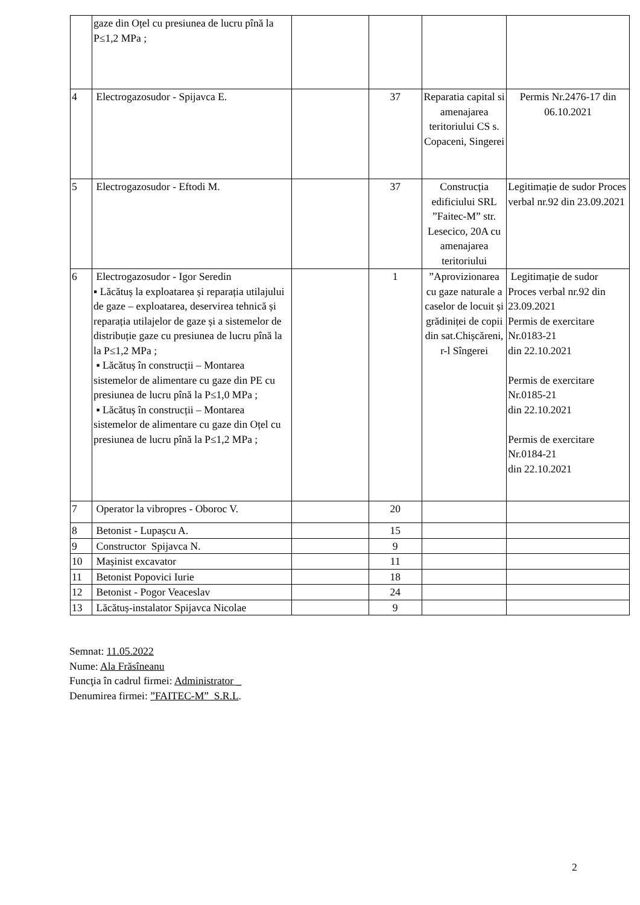| | gaze din Oțel cu presiunea de lucru pînă la P≤1,2 MPa ; | | | | |
| 4 | Electrogazosudor - Spijavca E. | | 37 | Reparatia capital si amenajarea teritoriului CS s. Copaceni, Singerei | Permis Nr.2476-17 din 06.10.2021 |
| 5 | Electrogazosudor - Eftodi M. | | 37 | Construcția edificiului SRL ”Faitec-M” str. Lesecico, 20A cu amenajarea teritoriului | Legitimație de sudor Proces verbal nr.92 din 23.09.2021 |
| 6 | Electrogazosudor - Igor Seredin ▪ Lăcătuș la exploatarea și reparația utilajului de gaze – exploatarea, deservirea tehnică și reparația utilajelor de gaze și a sistemelor de distribuție gaze cu presiunea de lucru pînă la la P≤1,2 MPa ; ▪ Lăcătuș în construcții – Montarea sistemelor de alimentare cu gaze din PE cu presiunea de lucru pînă la P≤1,0 MPa ; ▪ Lăcătuș în construcții – Montarea sistemelor de alimentare cu gaze din Oțel cu presiunea de lucru pînă la P≤1,2 MPa ; | | 1 | ”Aprovizionarea cu gaze naturale a caselor de locuit și grădiniței de copii din sat.Chișcăreni, r-l Sîngerei | Legitimație de sudor Proces verbal nr.92 din 23.09.2021 Permis de exercitare Nr.0183-21 din 22.10.2021 Permis de exercitare Nr.0185-21 din 22.10.2021 Permis de exercitare Nr.0184-21 din 22.10.2021 |
| 7 | Operator la vibropres - Oboroc V. | | 20 | | |
| 8 | Betonist - Lupașcu A. | | 15 | | |
| 9 | Constructor Spijavca N. | | 9 | | |
| 10 | Mașinist excavator | | 11 | | |
| 11 | Betonist Popovici Iurie | | 18 | | |
| 12 | Betonist - Pogor Veaceslav | | 24 | | |
| 13 | Lăcătuș-instalator Spijavca Nicolae | | 9 | | |
Semnat: 11.05.2022
Nume: Ala Frăsîneanu
Funcţia în cadrul firmei: Administrator _
Denumirea firmei: ”FAITEC-M” S.R.L.
2